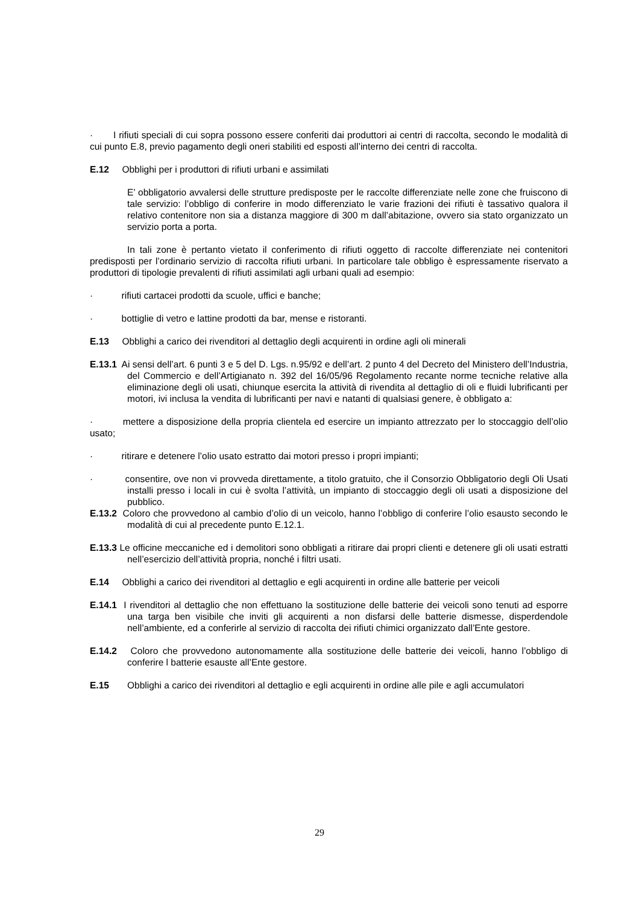· I rifiuti speciali di cui sopra possono essere conferiti dai produttori ai centri di raccolta, secondo le modalità di cui punto E.8, previo pagamento degli oneri stabiliti ed esposti all’interno dei centri di raccolta.
E.12 Obblighi per i produttori di rifiuti urbani e assimilati
E’ obbligatorio avvalersi delle strutture predisposte per le raccolte differenziate nelle zone che fruiscono di tale servizio: l’obbligo di conferire in modo differenziato le varie frazioni dei rifiuti è tassativo qualora il relativo contenitore non sia a distanza maggiore di 300 m dall’abitazione, ovvero sia stato organizzato un servizio porta a porta.
In tali zone è pertanto vietato il conferimento di rifiuti oggetto di raccolte differenziate nei contenitori predisposti per l’ordinario servizio di raccolta rifiuti urbani. In particolare tale obbligo è espressamente riservato a produttori di tipologie prevalenti di rifiuti assimilati agli urbani quali ad esempio:
· rifiuti cartacei prodotti da scuole, uffici e banche;
· bottiglie di vetro e lattine prodotti da bar, mense e ristoranti.
E.13 Obblighi a carico dei rivenditori al dettaglio degli acquirenti in ordine agli oli minerali
E.13.1 Ai sensi dell’art. 6 punti 3 e 5 del D. Lgs. n.95/92 e dell’art. 2 punto 4 del Decreto del Ministero dell’Industria, del Commercio e dell’Artigianato n. 392 del 16/05/96 Regolamento recante norme tecniche relative alla eliminazione degli oli usati, chiunque esercita la attività di rivendita al dettaglio di oli e fluidi lubrificanti per motori, ivi inclusa la vendita di lubrificanti per navi e natanti di qualsiasi genere, è obbligato a:
· mettere a disposizione della propria clientela ed esercire un impianto attrezzato per lo stoccaggio dell’olio usato;
· ritirare e detenere l’olio usato estratto dai motori presso i propri impianti;
· consentire, ove non vi provveda direttamente, a titolo gratuito, che il Consorzio Obbligatorio degli Oli Usati installi presso i locali in cui è svolta l’attività, un impianto di stoccaggio degli oli usati a disposizione del pubblico.
E.13.2 Coloro che provvedono al cambio d’olio di un veicolo, hanno l’obbligo di conferire l’olio esausto secondo le modalità di cui al precedente punto E.12.1.
E.13.3 Le officine meccaniche ed i demolitori sono obbligati a ritirare dai propri clienti e detenere gli oli usati estratti nell’esercizio dell’attività propria, nonché i filtri usati.
E.14 Obblighi a carico dei rivenditori al dettaglio e egli acquirenti in ordine alle batterie per veicoli
E.14.1 I rivenditori al dettaglio che non effettuano la sostituzione delle batterie dei veicoli sono tenuti ad esporre una targa ben visibile che inviti gli acquirenti a non disfarsi delle batterie dismesse, disperdendole nell’ambiente, ed a conferirle al servizio di raccolta dei rifiuti chimici organizzato dall’Ente gestore.
E.14.2 Coloro che provvedono autonomamente alla sostituzione delle batterie dei veicoli, hanno l’obbligo di conferire l batterie esauste all’Ente gestore.
E.15 Obblighi a carico dei rivenditori al dettaglio e egli acquirenti in ordine alle pile e agli accumulatori
29